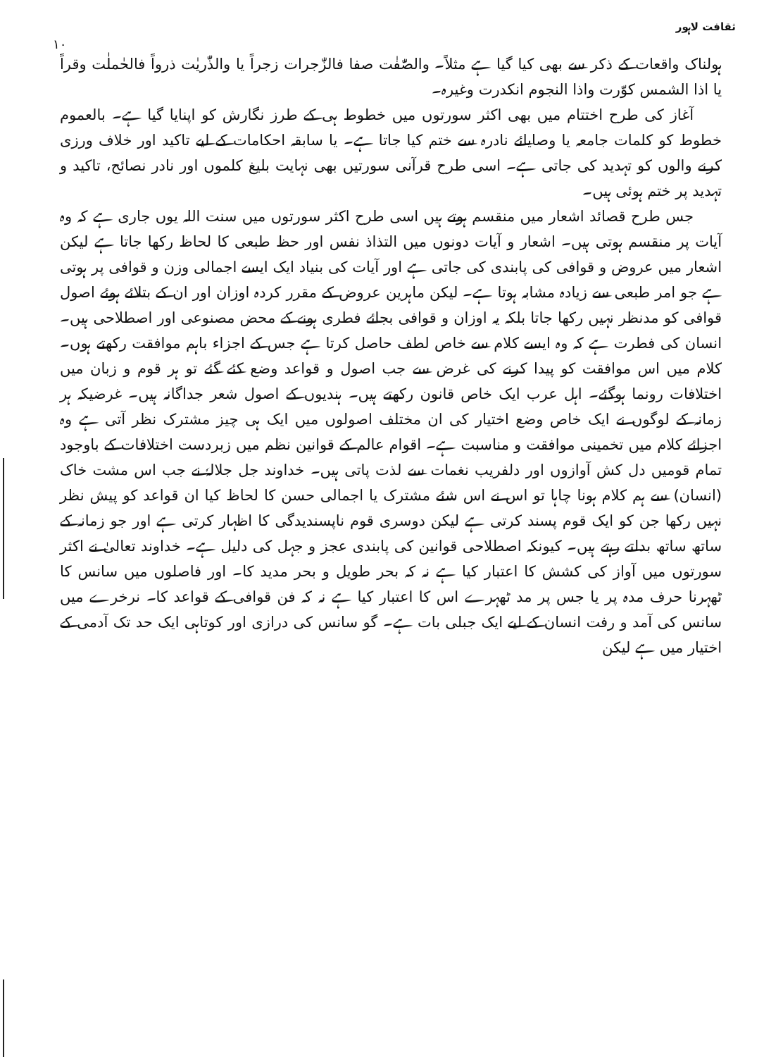ثقافت لاہور
۱۰
ہولناک واقعات کے ذکر سے بھی کیا گیا ہے مثلاً۔ والصّٰفٰت صفا فالزّٰجرات زجراً یا والذّٰریٰت ذرواً فالحٰملٰت وقراً یا اذا الشمس کوّرت واذا النجوم انکدرت وغیرہ۔
آغاز کی طرح اختتام میں بھی اکثر سورتوں میں خطوط ہی کے طرز نگارش کو اپنایا گیا ہے۔ بالعموم خطوط کو کلمات جامعہ یا وصایائے نادرہ سے ختم کیا جاتا ہے۔ یا سابقہ احکامات کے لیے تاکید اور خلاف ورزی کرنے والوں کو تہدید کی جاتی ہے۔ اسی طرح قرآنی سورتیں بھی نہایت بلیغ کلموں اور نادر نصائح، تاکید و تہدید پر ختم ہوئی ہیں۔
جس طرح قصائد اشعار میں منقسم ہوتے ہیں اسی طرح اکثر سورتوں میں سنت اللہ یوں جاری ہے کہ وہ آیات پر منقسم ہوتی ہیں۔ اشعار و آیات دونوں میں التذاذ نفس اور حظ طبعی کا لحاظ رکھا جاتا ہے لیکن اشعار میں عروض و قوافی کی پابندی کی جاتی ہے اور آیات کی بنیاد ایک ایسے اجمالی وزن و قوافی پر ہوتی ہے جو امر طبعی سے زیادہ مشابہ ہوتا ہے۔ لیکن ماہرین عروض کے مقرر کردہ اوزان اور ان کے بتلائے ہوئے اصول قوافی کو مدنظر نہیں رکھا جاتا بلکہ یہ اوزان و قوافی بجائے فطری ہونے کے محض مصنوعی اور اصطلاحی ہیں۔ انسان کی فطرت ہے کہ وہ ایسے کلام سے خاص لطف حاصل کرتا ہے جس کے اجزاء باہم موافقت رکھتے ہوں۔ کلام میں اس موافقت کو پیدا کرنے کی غرض سے جب اصول و قواعد وضع کئے گئے تو ہر قوم و زبان میں اختلافات رونما ہوگئے۔ اہل عرب ایک خاص قانون رکھتے ہیں۔ ہندیوں کے اصول شعر جداگانہ ہیں۔ غرضیکہ ہر زمانہ کے لوگوں نے ایک خاص وضع اختیار کی ان مختلف اصولوں میں ایک ہی چیز مشترک نظر آتی ہے وہ اجزائے کلام میں تخمینی موافقت و مناسبت ہے۔ اقوام عالم کے قوانین نظم میں زبردست اختلافات کے باوجود تمام قومیں دل کش آوازوں اور دلفریب نغمات سے لذت پاتی ہیں۔ خداوند جل جلالہٗ نے جب اس مشت خاک (انسان) سے ہم کلام ہونا چاہا تو اس نے اس شئے مشترک یا اجمالی حسن کا لحاظ کیا ان قواعد کو پیش نظر نہیں رکھا جن کو ایک قوم پسند کرتی ہے لیکن دوسری قوم ناپسندیدگی کا اظہار کرتی ہے اور جو زمانہ کے ساتھ ساتھ بدلتے رہتے ہیں۔ کیونکہ اصطلاحی قوانین کی پابندی عجز و جہل کی دلیل ہے۔ خداوند تعالیٰ نے اکثر سورتوں میں آواز کی کشش کا اعتبار کیا ہے نہ کہ بحر طویل و بحر مدید کا۔ اور فاصلوں میں سانس کا ٹھہرنا حرف مدہ پر یا جس پر مد ٹھہرے اس کا اعتبار کیا ہے نہ کہ فن قوافی کے قواعد کا۔ نرخرے میں سانس کی آمد و رفت انسان کے لیے ایک جبلی بات ہے۔ گو سانس کی درازی اور کوتاہی ایک حد تک آدمی کے اختیار میں ہے لیکن